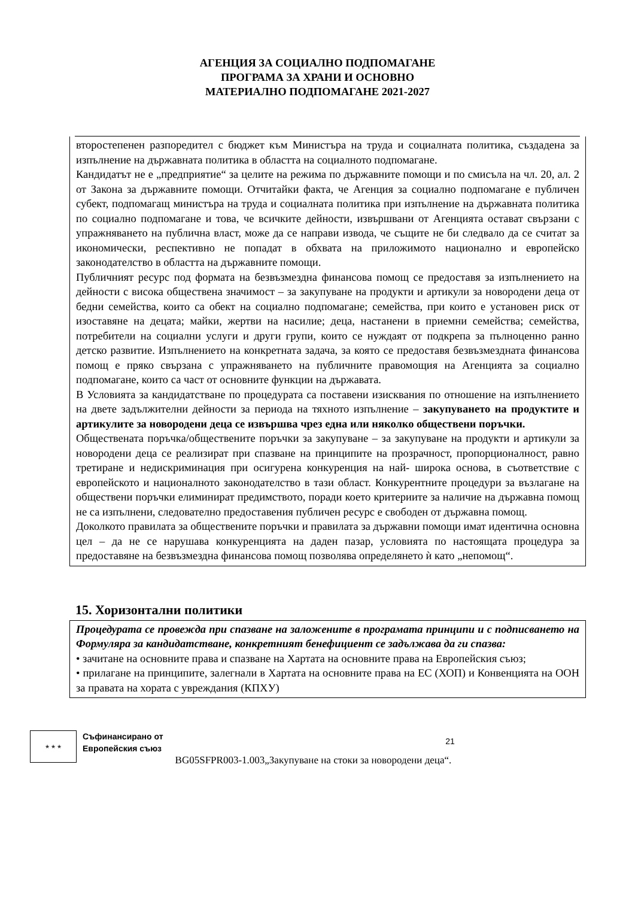АГЕНЦИЯ ЗА СОЦИАЛНО ПОДПОМАГАНЕ
ПРОГРАМА ЗА ХРАНИ И ОСНОВНО
МАТЕРИАЛНО ПОДПОМАГАНЕ 2021-2027
второстепенен разпоредител с бюджет към Министъра на труда и социалната политика, създадена за изпълнение на държавната политика в областта на социалното подпомагане.
Кандидатът не е „предприятие“ за целите на режима по държавните помощи и по смисъла на чл. 20, ал. 2 от Закона за държавните помощи. Отчитайки факта, че Агенция за социално подпомагане е публичен субект, подпомагащ министъра на труда и социалната политика при изпълнение на държавната политика по социално подпомагане и това, че всичките дейности, извършвани от Агенцията остават свързани с упражняването на публична власт, може да се направи извода, че същите не би следвало да се считат за икономически, респективно не попадат в обхвата на приложимото национално и европейско законодателство в областта на държавните помощи.
Публичният ресурс под формата на безвъзмездна финансова помощ се предоставя за изпълнението на дейности с висока обществена значимост – за закупуване на продукти и артикули за новородени деца от бедни семейства, които са обект на социално подпомагане; семейства, при които е установен риск от изоставяне на децата; майки, жертви на насилие; деца, настанени в приемни семейства; семейства, потребители на социални услуги и други групи, които се нуждаят от подкрепа за пълноценно ранно детско развитие. Изпълнението на конкретната задача, за която се предоставя безвъзмездната финансова помощ е пряко свързана с упражняването на публичните правомощия на Агенцията за социално подпомагане, които са част от основните функции на държавата.
В Условията за кандидатстване по процедурата са поставени изисквания по отношение на изпълнението на двете задължителни дейности за периода на тяхното изпълнение – закупуването на продуктите и артикулите за новородени деца се извършва чрез една или няколко обществени поръчки.
Обществената поръчка/обществените поръчки за закупуване – за закупуване на продукти и артикули за новородени деца се реализират при спазване на принципите на прозрачност, пропорционалност, равно третиране и недискриминация при осигурена конкуренция на най- широка основа, в съответствие с европейското и националното законодателство в тази област. Конкурентните процедури за възлагане на обществени поръчки елиминират предимството, поради което критериите за наличие на държавна помощ не са изпълнени, следователно предоставения публичен ресурс е свободен от държавна помощ.
Доколкото правилата за обществените поръчки и правилата за държавни помощи имат идентична основна цел – да не се нарушава конкуренцията на даден пазар, условията по настоящата процедура за предоставяне на безвъзмездна финансова помощ позволява определянето ѝ като „непомощ“.
15. Хоризонтални политики
Процедурата се провежда при спазване на заложените в програмата принципи и с подписването на Формуляра за кандидатстване, конкретният бенефициент се задължава да ги спазва:
• зачитане на основните права и спазване на Хартата на основните права на Европейския съюз;
• прилагане на принципите, залегнали в Хартата на основните права на ЕС (ХОП) и Конвенцията на ООН за правата на хората с увреждания (КПХУ)
★ ★ ★
Съфинансирано от
Европейския съюз
BG05SFPR003-1.003„Закупуване на стоки за новородени деца“.
21